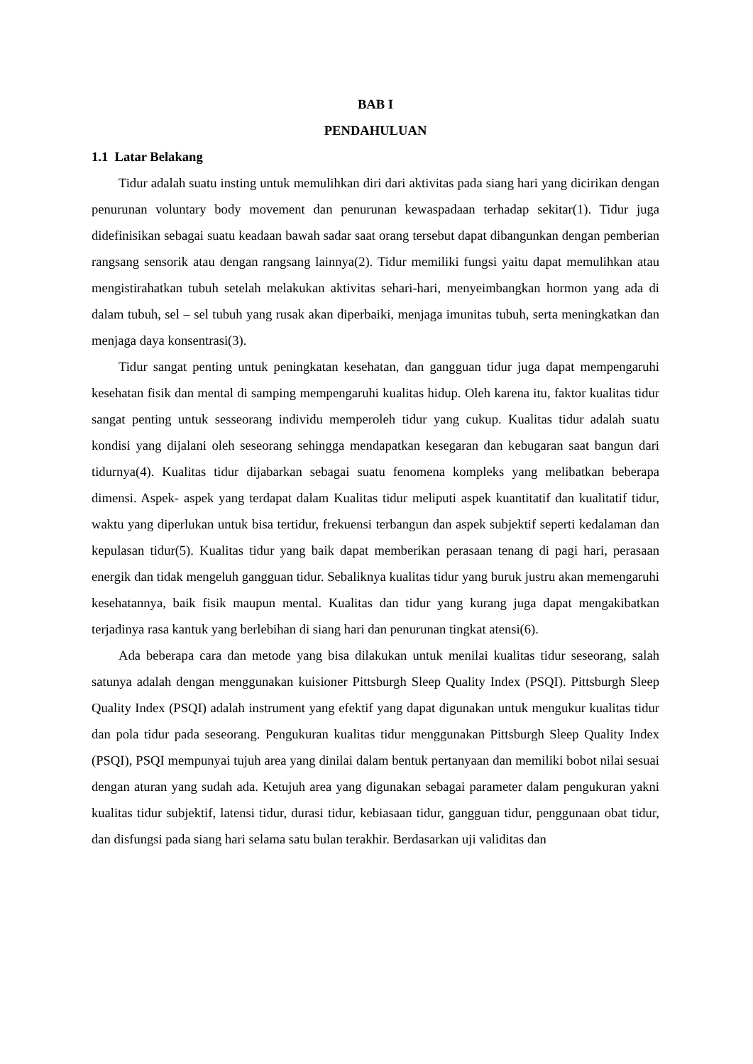BAB I
PENDAHULUAN
1.1 Latar Belakang
Tidur adalah suatu insting untuk memulihkan diri dari aktivitas pada siang hari yang dicirikan dengan penurunan voluntary body movement dan penurunan kewaspadaan terhadap sekitar(1). Tidur juga didefinisikan sebagai suatu keadaan bawah sadar saat orang tersebut dapat dibangunkan dengan pemberian rangsang sensorik atau dengan rangsang lainnya(2). Tidur memiliki fungsi yaitu dapat memulihkan atau mengistirahatkan tubuh setelah melakukan aktivitas sehari-hari, menyeimbangkan hormon yang ada di dalam tubuh, sel – sel tubuh yang rusak akan diperbaiki, menjaga imunitas tubuh, serta meningkatkan dan menjaga daya konsentrasi(3).
Tidur sangat penting untuk peningkatan kesehatan, dan gangguan tidur juga dapat mempengaruhi kesehatan fisik dan mental di samping mempengaruhi kualitas hidup. Oleh karena itu, faktor kualitas tidur sangat penting untuk sesseorang individu memperoleh tidur yang cukup. Kualitas tidur adalah suatu kondisi yang dijalani oleh seseorang sehingga mendapatkan kesegaran dan kebugaran saat bangun dari tidurnya(4). Kualitas tidur dijabarkan sebagai suatu fenomena kompleks yang melibatkan beberapa dimensi. Aspek- aspek yang terdapat dalam Kualitas tidur meliputi aspek kuantitatif dan kualitatif tidur, waktu yang diperlukan untuk bisa tertidur, frekuensi terbangun dan aspek subjektif seperti kedalaman dan kepulasan tidur(5). Kualitas tidur yang baik dapat memberikan perasaan tenang di pagi hari, perasaan energik dan tidak mengeluh gangguan tidur. Sebaliknya kualitas tidur yang buruk justru akan memengaruhi kesehatannya, baik fisik maupun mental. Kualitas dan tidur yang kurang juga dapat mengakibatkan terjadinya rasa kantuk yang berlebihan di siang hari dan penurunan tingkat atensi(6).
Ada beberapa cara dan metode yang bisa dilakukan untuk menilai kualitas tidur seseorang, salah satunya adalah dengan menggunakan kuisioner Pittsburgh Sleep Quality Index (PSQI). Pittsburgh Sleep Quality Index (PSQI) adalah instrument yang efektif yang dapat digunakan untuk mengukur kualitas tidur dan pola tidur pada seseorang. Pengukuran kualitas tidur menggunakan Pittsburgh Sleep Quality Index (PSQI), PSQI mempunyai tujuh area yang dinilai dalam bentuk pertanyaan dan memiliki bobot nilai sesuai dengan aturan yang sudah ada. Ketujuh area yang digunakan sebagai parameter dalam pengukuran yakni kualitas tidur subjektif, latensi tidur, durasi tidur, kebiasaan tidur, gangguan tidur, penggunaan obat tidur, dan disfungsi pada siang hari selama satu bulan terakhir. Berdasarkan uji validitas dan